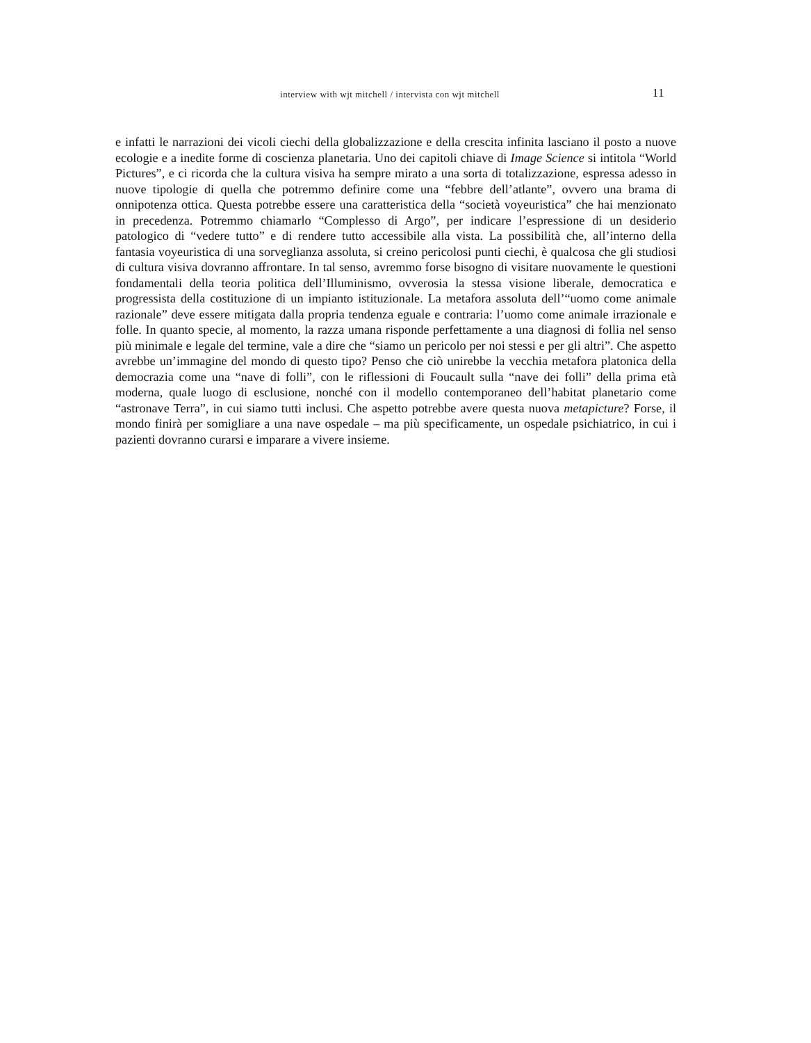interview with wjt mitchell / intervista con wjt mitchell 11
e infatti le narrazioni dei vicoli ciechi della globalizzazione e della crescita infinita lasciano il posto a nuove ecologie e a inedite forme di coscienza planetaria. Uno dei capitoli chiave di Image Science si intitola “World Pictures”, e ci ricorda che la cultura visiva ha sempre mirato a una sorta di totalizzazione, espressa adesso in nuove tipologie di quella che potremmo definire come una “febbre dell’atlante”, ovvero una brama di onnipotenza ottica. Questa potrebbe essere una caratteristica della “società voyeuristica” che hai menzionato in precedenza. Potremmo chiamarlo “Complesso di Argo”, per indicare l’espressione di un desiderio patologico di “vedere tutto” e di rendere tutto accessibile alla vista. La possibilità che, all’interno della fantasia voyeuristica di una sorveglianza assoluta, si creino pericolosi punti ciechi, è qualcosa che gli studiosi di cultura visiva dovranno affrontare. In tal senso, avremmo forse bisogno di visitare nuovamente le questioni fondamentali della teoria politica dell’Illuminismo, ovverosia la stessa visione liberale, democratica e progressista della costituzione di un impianto istituzionale. La metafora assoluta dell’“uomo come animale razionale” deve essere mitigata dalla propria tendenza eguale e contraria: l’uomo come animale irrazionale e folle. In quanto specie, al momento, la razza umana risponde perfettamente a una diagnosi di follia nel senso più minimale e legale del termine, vale a dire che “siamo un pericolo per noi stessi e per gli altri”. Che aspetto avrebbe un’immagine del mondo di questo tipo? Penso che ciò unirebbe la vecchia metafora platonica della democrazia come una “nave di folli”, con le riflessioni di Foucault sulla “nave dei folli” della prima età moderna, quale luogo di esclusione, nonché con il modello contemporaneo dell’habitat planetario come “astronave Terra”, in cui siamo tutti inclusi. Che aspetto potrebbe avere questa nuova metapicture? Forse, il mondo finirà per somigliare a una nave ospedale – ma più specificamente, un ospedale psichiatrico, in cui i pazienti dovranno curarsi e imparare a vivere insieme.